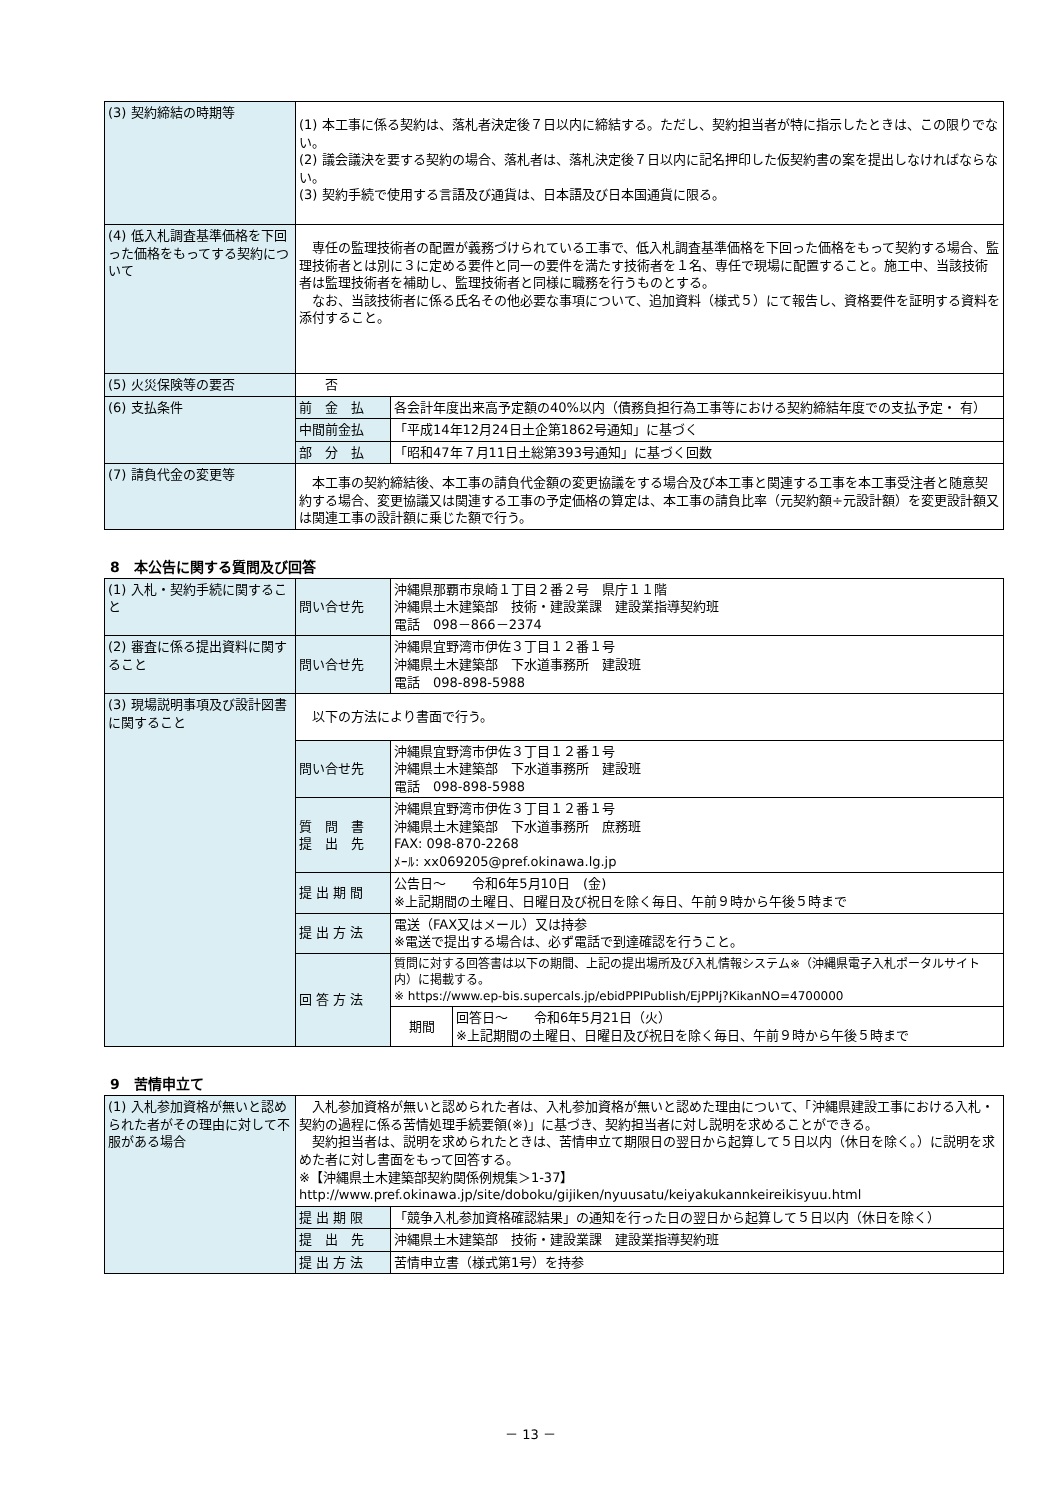| (3) 契約締結の時期等 | (1) 本工事に係る契約は、落札者決定後７日以内に締結する。ただし、契約担当者が特に指示したときは、この限りでない。 (2) 議会議決を要する契約の場合、落札者は、落札決定後７日以内に記名押印した仮契約書の案を提出しなければならない。 (3) 契約手続で使用する言語及び通貨は、日本語及び日本国通貨に限る。 | |
| (4) 低入札調査基準価格を下回った価格をもってする契約について | 専任の監理技術者の配置が義務づけられている工事で、低入札調査基準価格を下回った価格をもって契約する場合、監理技術者とは別に３に定める要件と同一の要件を満たす技術者を１名、専任で現場に配置すること。施工中、当該技術者は監理技術者を補助し、監理技術者と同様に職務を行うものとする。 なお、当該技術者に係る氏名その他必要な事項について、追加資料（様式５）にて報告し、資格要件を証明する資料を添付すること。 | |
| (5) 火災保険等の要否 | 否 | |
| (6) 支払条件 | 前 金 払 | 各会計年度出来高予定額の40%以内（債務負担行為工事等における契約締結年度での支払予定・ 有） |
| | 中間前金払 | 「平成14年12月24日土企第1862号通知」に基づく |
| | 部 分 払 | 「昭和47年７月11日土総第393号通知」に基づく回数 |
| (7) 請負代金の変更等 | 本工事の契約締結後、本工事の請負代金額の変更協議をする場合及び本工事と関連する工事を本工事受注者と随意契約する場合、変更協議又は関連する工事の予定価格の算定は、本工事の請負比率（元契約額÷元設計額）を変更設計額又は関連工事の設計額に乗じた額で行う。 | |
8　本公告に関する質問及び回答
| (1) 入札・契約手続に関すること | 問い合せ先 | 沖縄県那覇市泉崎１丁目２番２号 県庁１１階 沖縄県土木建築部 技術・建設業課 建設業指導契約班 電話 098－866－2374 | |
| (2) 審査に係る提出資料に関すること | 問い合せ先 | 沖縄県宜野湾市伊佐３丁目１２番１号 沖縄県土木建築部 下水道事務所 建設班 電話 098-898-5988 | |
| (3) 現場説明事項及び設計図書に関すること | 以下の方法により書面で行う。 | | |
| | 問い合せ先 | 沖縄県宜野湾市伊佐３丁目１２番１号 沖縄県土木建築部 下水道事務所 建設班 電話 098-898-5988 | |
| | 質 問 書 提 出 先 | 沖縄県宜野湾市伊佐３丁目１２番１号 沖縄県土木建築部 下水道事務所 庶務班 FAX: 098-870-2268 ﾒｰﾙ: xx069205@pref.okinawa.lg.jp | |
| | 提 出 期 間 | 公告日～ 令和6年5月10日 (金) ※上記期間の土曜日、日曜日及び祝日を除く毎日、午前９時から午後５時まで | |
| | 提 出 方 法 | 電送（FAX又はメール）又は持参 ※電送で提出する場合は、必ず電話で到達確認を行うこと。 | |
| | 回 答 方 法 | 質問に対する回答書は以下の期間、上記の提出場所及び入札情報システム※（沖縄県電子入札ポータルサイト内）に掲載する。 ※ https://www.ep-bis.supercals.jp/ebidPPIPublish/EjPPIj?KikanNO=4700000 | |
| | | 期間 | 回答日～ 令和6年5月21日（火） ※上記期間の土曜日、日曜日及び祝日を除く毎日、午前９時から午後５時まで |
9　苦情申立て
| (1) 入札参加資格が無いと認められた者がその理由に対して不服がある場合 | 入札参加資格が無いと認められた者は、入札参加資格が無いと認めた理由について、「沖縄県建設工事における入札・契約の過程に係る苦情処理手続要領(※)」に基づき、契約担当者に対し説明を求めることができる。 契約担当者は、説明を求められたときは、苦情申立て期限日の翌日から起算して５日以内（休日を除く。）に説明を求めた者に対し書面をもって回答する。 ※【沖縄県土木建築部契約関係例規集＞1-37】 http://www.pref.okinawa.jp/site/doboku/gijiken/nyuusatu/keiyakukannkeireikisyuu.html | |
| | 提 出 期 限 | 「競争入札参加資格確認結果」の通知を行った日の翌日から起算して５日以内（休日を除く） |
| | 提 出 先 | 沖縄県土木建築部 技術・建設業課 建設業指導契約班 |
| | 提 出 方 法 | 苦情申立書（様式第1号）を持参 |
－ 13 －